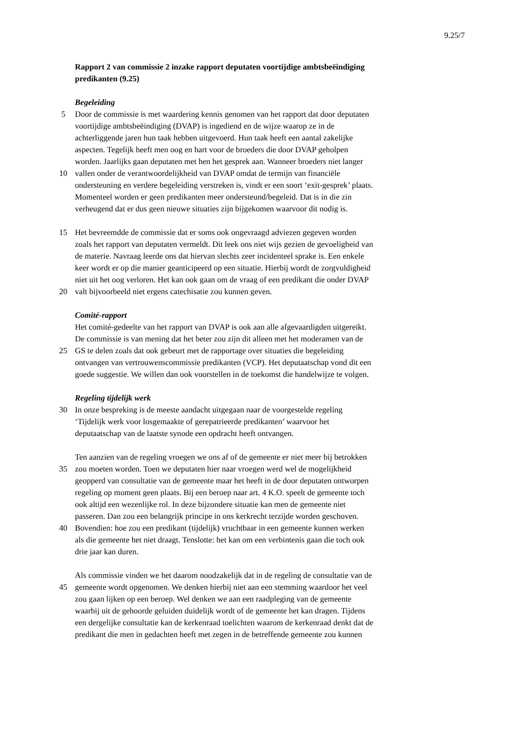9.25/7
Rapport 2 van commissie 2 inzake rapport deputaten voortijdige ambtsbeëindiging
predikanten (9.25)
Begeleiding
5 Door de commissie is met waardering kennis genomen van het rapport dat door deputaten
voortijdige ambtsbeëindiging (DVAP) is ingediend en de wijze waarop ze in de
achterliggende jaren hun taak hebben uitgevoerd. Hun taak heeft een aantal zakelijke
aspecten. Tegelijk heeft men oog en hart voor de broeders die door DVAP geholpen
worden. Jaarlijks gaan deputaten met hen het gesprek aan. Wanneer broeders niet langer
10 vallen onder de verantwoordelijkheid van DVAP omdat de termijn van financiële
ondersteuning en verdere begeleiding verstreken is, vindt er een soort ‘exit-gesprek’ plaats.
Momenteel worden er geen predikanten meer ondersteund/begeleid. Dat is in die zin
verheugend dat er dus geen nieuwe situaties zijn bijgekomen waarvoor dit nodig is.
15 Het bevreemdde de commissie dat er soms ook ongevraagd adviezen gegeven worden
zoals het rapport van deputaten vermeldt. Dit leek ons niet wijs gezien de gevoeligheid van
de materie. Navraag leerde ons dat hiervan slechts zeer incidenteel sprake is. Een enkele
keer wordt er op die manier geanticipeerd op een situatie. Hierbij wordt de zorgvuldigheid
niet uit het oog verloren. Het kan ook gaan om de vraag of een predikant die onder DVAP
20 valt bijvoorbeeld niet ergens catechisatie zou kunnen geven.
Comité-rapport
Het comité-gedeelte van het rapport van DVAP is ook aan alle afgevaardigden uitgereikt.
De commissie is van mening dat het beter zou zijn dit alleen met het moderamen van de
25 GS te delen zoals dat ook gebeurt met de rapportage over situaties die begeleiding
ontvangen van vertrouwenscommissie predikanten (VCP). Het deputaatschap vond dit een
goede suggestie. We willen dan ook voorstellen in de toekomst die handelwijze te volgen.
Regeling tijdelijk werk
30 In onze bespreking is de meeste aandacht uitgegaan naar de voorgestelde regeling
‘Tijdelijk werk voor losgemaakte of gerepatrieerde predikanten’ waarvoor het
deputaatschap van de laatste synode een opdracht heeft ontvangen.
Ten aanzien van de regeling vroegen we ons af of de gemeente er niet meer bij betrokken
35 zou moeten worden. Toen we deputaten hier naar vroegen werd wel de mogelijkheid
geopperd van consultatie van de gemeente maar het heeft in de door deputaten ontworpen
regeling op moment geen plaats. Bij een beroep naar art. 4 K.O. speelt de gemeente toch
ook altijd een wezenlijke rol. In deze bijzondere situatie kan men de gemeente niet
passeren. Dan zou een belangrijk principe in ons kerkrecht terzijde worden geschoven.
40 Bovendien: hoe zou een predikant (tijdelijk) vruchtbaar in een gemeente kunnen werken
als die gemeente het niet draagt. Tenslotte: het kan om een verbintenis gaan die toch ook
drie jaar kan duren.
Als commissie vinden we het daarom noodzakelijk dat in de regeling de consultatie van de
45 gemeente wordt opgenomen. We denken hierbij niet aan een stemming waardoor het veel
zou gaan lijken op een beroep. Wel denken we aan een raadpleging van de gemeente
waarbij uit de gehoorde geluiden duidelijk wordt of de gemeente het kan dragen. Tijdens
een dergelijke consultatie kan de kerkenraad toelichten waarom de kerkenraad denkt dat de
predikant die men in gedachten heeft met zegen in de betreffende gemeente zou kunnen